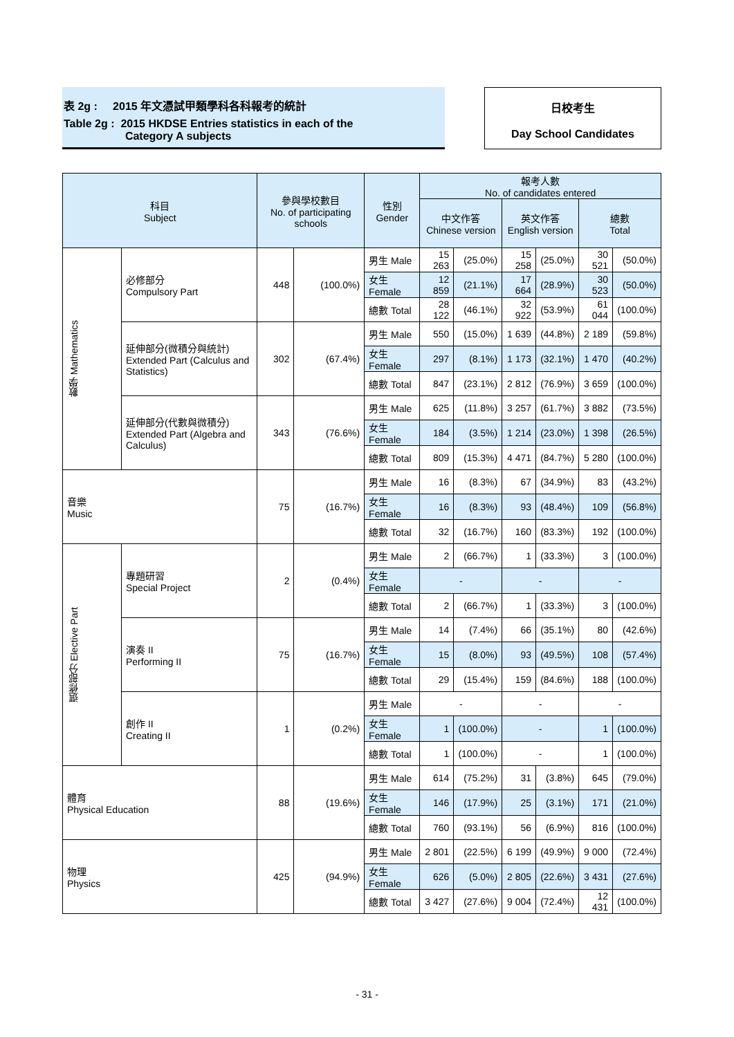表 2g : 2015 年文憑試甲類學科各科報考的統計
Table 2g : 2015 HKDSE Entries statistics in each of the
Category A subjects
日校考生
Day School Candidates
| 科目 Subject | | 參與學校數目 No. of participating schools | | 性別 Gender | 報考人數 No. of candidates entered | | | | | |
| --- | --- | --- | --- | --- | --- | --- | --- | --- | --- | --- |
| | | | | | 中文作答 Chinese version | | 英文作答 English version | | 總數 Total | |
| 數學 Mathematics | 必修部分 Compulsory Part | 448 | (100.0%) | 男生 Male | 15 263 | (25.0%) | 15 258 | (25.0%) | 30 521 | (50.0%) |
| | | | | 女生 Female | 12 859 | (21.1%) | 17 664 | (28.9%) | 30 523 | (50.0%) |
| | | | | 總數 Total | 28 122 | (46.1%) | 32 922 | (53.9%) | 61 044 | (100.0%) |
| | 延伸部分(微積分與統計) Extended Part (Calculus and Statistics) | 302 | (67.4%) | 男生 Male | 550 | (15.0%) | 1 639 | (44.8%) | 2 189 | (59.8%) |
| | | | | 女生 Female | 297 | (8.1%) | 1 173 | (32.1%) | 1 470 | (40.2%) |
| | | | | 總數 Total | 847 | (23.1%) | 2 812 | (76.9%) | 3 659 | (100.0%) |
| | 延伸部分(代數與微積分) Extended Part (Algebra and Calculus) | 343 | (76.6%) | 男生 Male | 625 | (11.8%) | 3 257 | (61.7%) | 3 882 | (73.5%) |
| | | | | 女生 Female | 184 | (3.5%) | 1 214 | (23.0%) | 1 398 | (26.5%) |
| | | | | 總數 Total | 809 | (15.3%) | 4 471 | (84.7%) | 5 280 | (100.0%) |
| 音樂 Music | | 75 | (16.7%) | 男生 Male | 16 | (8.3%) | 67 | (34.9%) | 83 | (43.2%) |
| | | | | 女生 Female | 16 | (8.3%) | 93 | (48.4%) | 109 | (56.8%) |
| | | | | 總數 Total | 32 | (16.7%) | 160 | (83.3%) | 192 | (100.0%) |
| 選修部分 Elective Part | 專題研習 Special Project | 2 | (0.4%) | 男生 Male | 2 | (66.7%) | 1 | (33.3%) | 3 | (100.0%) |
| | | | | 女生 Female | - | | - | | - | |
| | | | | 總數 Total | 2 | (66.7%) | 1 | (33.3%) | 3 | (100.0%) |
| | 演奏 II Performing II | 75 | (16.7%) | 男生 Male | 14 | (7.4%) | 66 | (35.1%) | 80 | (42.6%) |
| | | | | 女生 Female | 15 | (8.0%) | 93 | (49.5%) | 108 | (57.4%) |
| | | | | 總數 Total | 29 | (15.4%) | 159 | (84.6%) | 188 | (100.0%) |
| | 創作 II Creating II | 1 | (0.2%) | 男生 Male | - | | - | | - | |
| | | | | 女生 Female | 1 | (100.0%) | - | | 1 | (100.0%) |
| | | | | 總數 Total | 1 | (100.0%) | - | | 1 | (100.0%) |
| 體育 Physical Education | | 88 | (19.6%) | 男生 Male | 614 | (75.2%) | 31 | (3.8%) | 645 | (79.0%) |
| | | | | 女生 Female | 146 | (17.9%) | 25 | (3.1%) | 171 | (21.0%) |
| | | | | 總數 Total | 760 | (93.1%) | 56 | (6.9%) | 816 | (100.0%) |
| 物理 Physics | | 425 | (94.9%) | 男生 Male | 2 801 | (22.5%) | 6 199 | (49.9%) | 9 000 | (72.4%) |
| | | | | 女生 Female | 626 | (5.0%) | 2 805 | (22.6%) | 3 431 | (27.6%) |
| | | | | 總數 Total | 3 427 | (27.6%) | 9 004 | (72.4%) | 12 431 | (100.0%) |
- 31 -